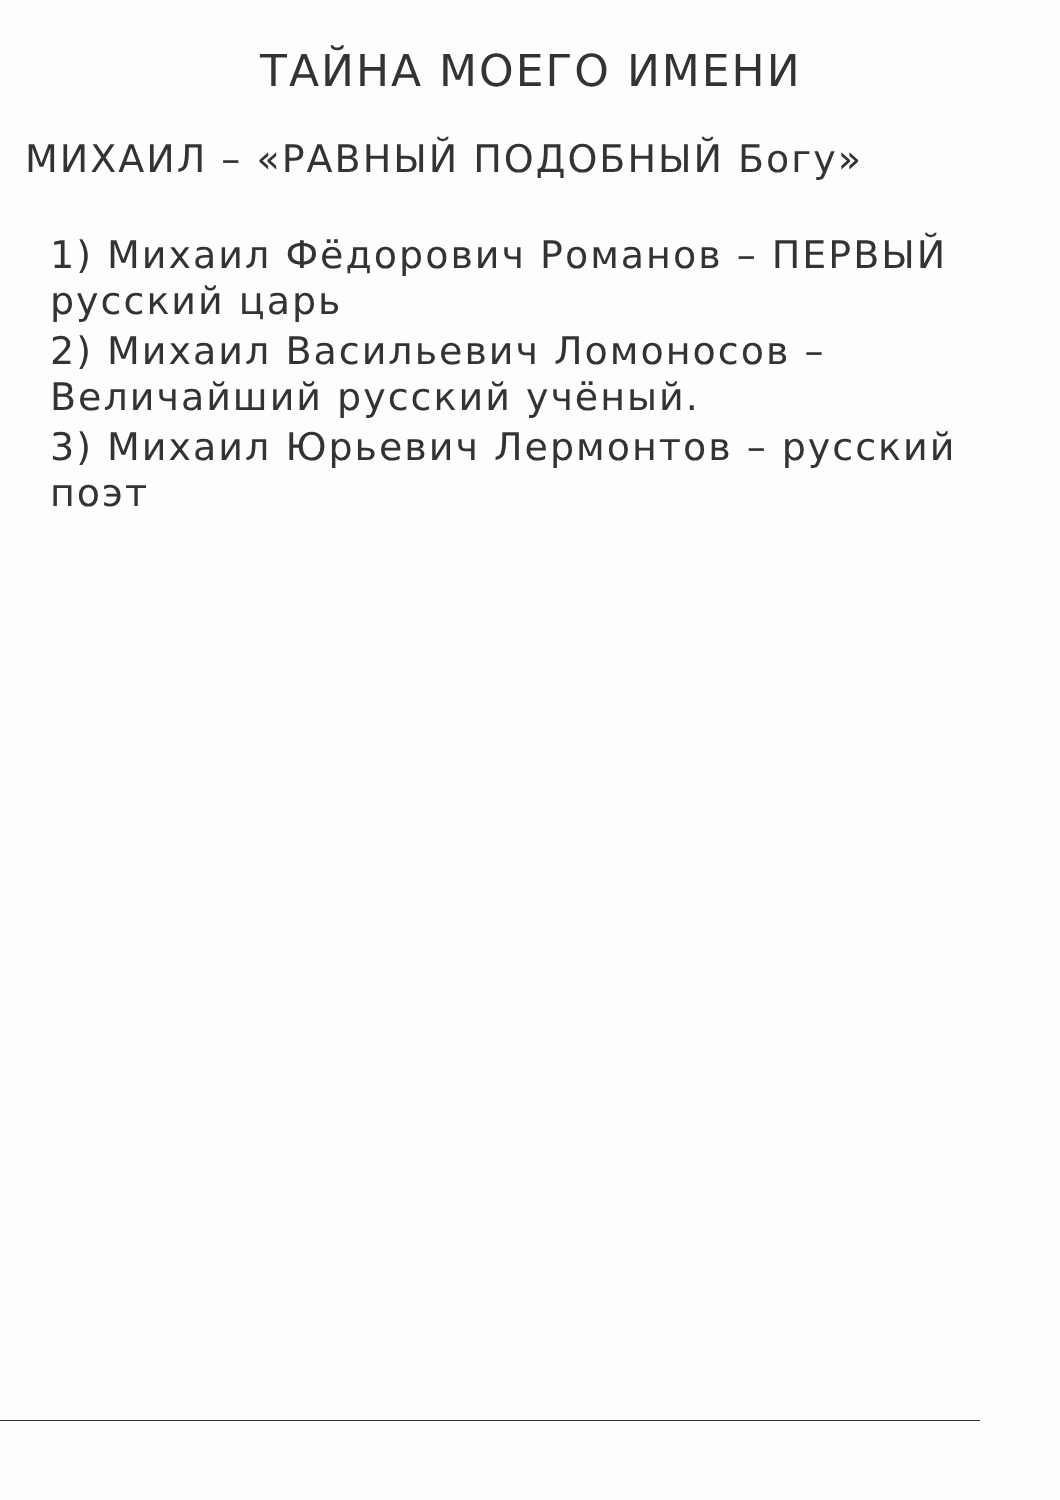ТАЙНА МОЕГО ИМЕНИ
МИХАИЛ – «РАВНЫЙ ПОДОБНЫЙ Богу»
1) Михаил Фёдорович Романов – ПЕРВЫЙ русский царь
2) Михаил Васильевич Ломоносов – Величайший русский учёный.
3) Михаил Юрьевич Лермонтов – русский поэт